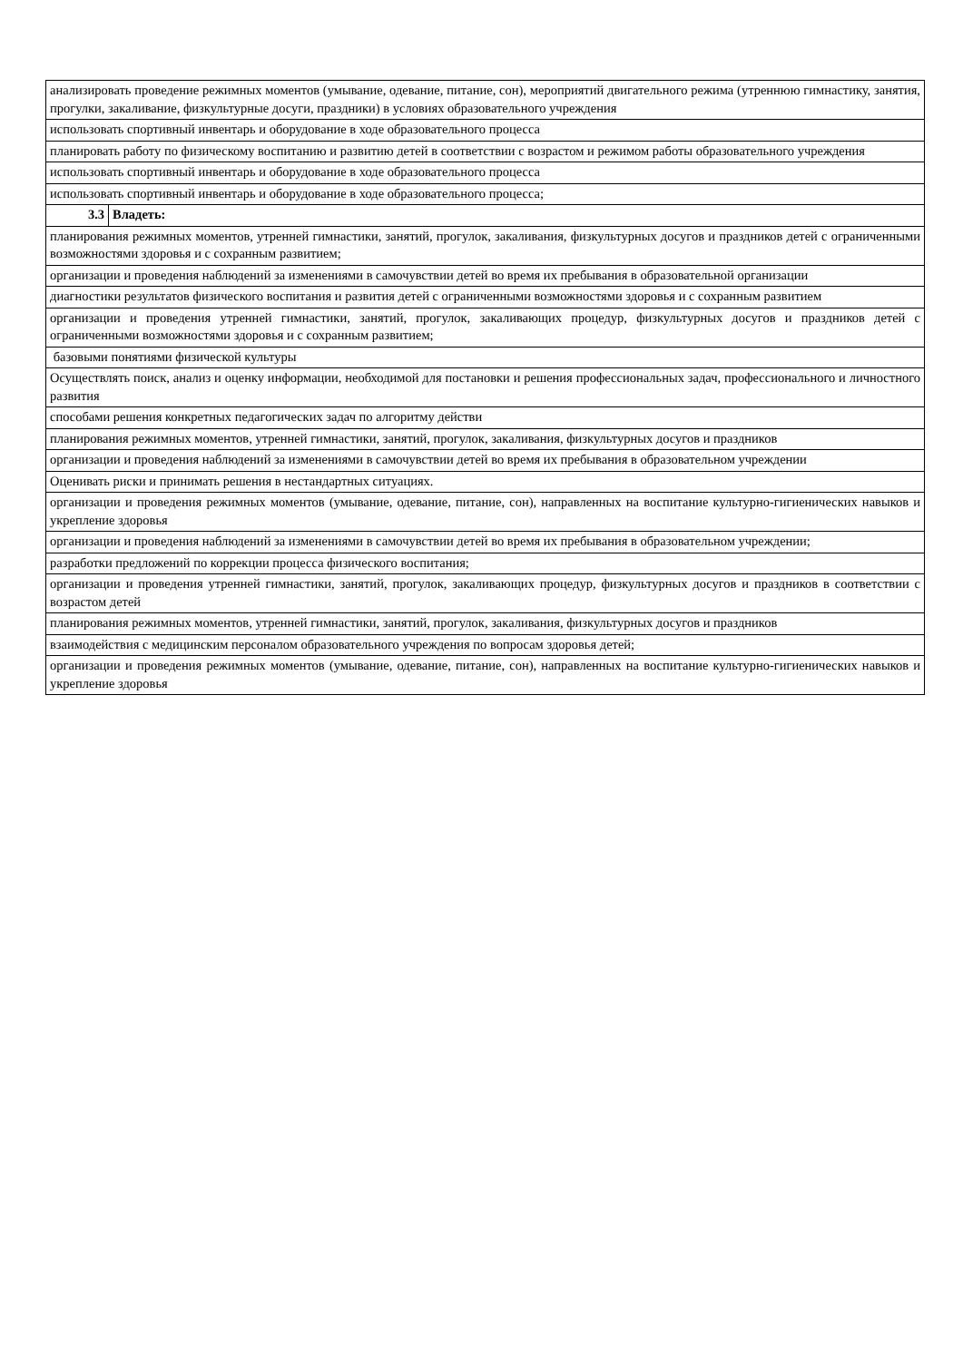| анализировать проведение режимных моментов (умывание, одевание, питание, сон), мероприятий двигательного режима (утреннюю гимнастику, занятия, прогулки, закаливание, физкультурные досуги, праздники) в условиях образовательного учреждения | |
| использовать спортивный инвентарь и оборудование в ходе образовательного процесса | |
| планировать работу по физическому воспитанию и развитию детей в соответствии с возрастом и режимом работы образовательного учреждения | |
| использовать спортивный инвентарь и оборудование в ходе образовательного процесса | |
| использовать спортивный инвентарь и оборудование в ходе образовательного процесса; | |
| 3.3 | Владеть: |
| планирования режимных моментов, утренней гимнастики, занятий, прогулок, закаливания, физкультурных досугов и праздников детей с ограниченными возможностями здоровья и с сохранным развитием; | |
| организации и проведения наблюдений за изменениями в самочувствии детей во время их пребывания в образовательной организации | |
| диагностики результатов физического воспитания и развития детей с ограниченными возможностями здоровья и с сохранным развитием | |
| организации и проведения утренней гимнастики, занятий, прогулок, закаливающих процедур, физкультурных досугов и праздников детей с ограниченными возможностями здоровья и с сохранным развитием; | |
| базовыми понятиями физической культуры | |
| Осуществлять поиск, анализ и оценку информации, необходимой для постановки и решения профессиональных задач, профессионального и личностного развития | |
| способами решения конкретных педагогических задач по алгоритму действи | |
| планирования режимных моментов, утренней гимнастики, занятий, прогулок, закаливания, физкультурных досугов и праздников | |
| организации и проведения наблюдений за изменениями в самочувствии детей во время их пребывания в образовательном учреждении | |
| Оценивать риски и принимать решения в нестандартных ситуациях. | |
| организации и проведения режимных моментов (умывание, одевание, питание, сон), направленных на воспитание культурно-гигиенических навыков и укрепление здоровья | |
| организации и проведения наблюдений за изменениями в самочувствии детей во время их пребывания в образовательном учреждении; | |
| разработки предложений по коррекции процесса физического воспитания; | |
| организации и проведения утренней гимнастики, занятий, прогулок, закаливающих процедур, физкультурных досугов и праздников в соответствии с возрастом детей | |
| планирования режимных моментов, утренней гимнастики, занятий, прогулок, закаливания, физкультурных досугов и праздников | |
| взаимодействия с медицинским персоналом образовательного учреждения по вопросам здоровья детей; | |
| организации и проведения режимных моментов (умывание, одевание, питание, сон), направленных на воспитание культурно-гигиенических навыков и укрепление здоровья | |